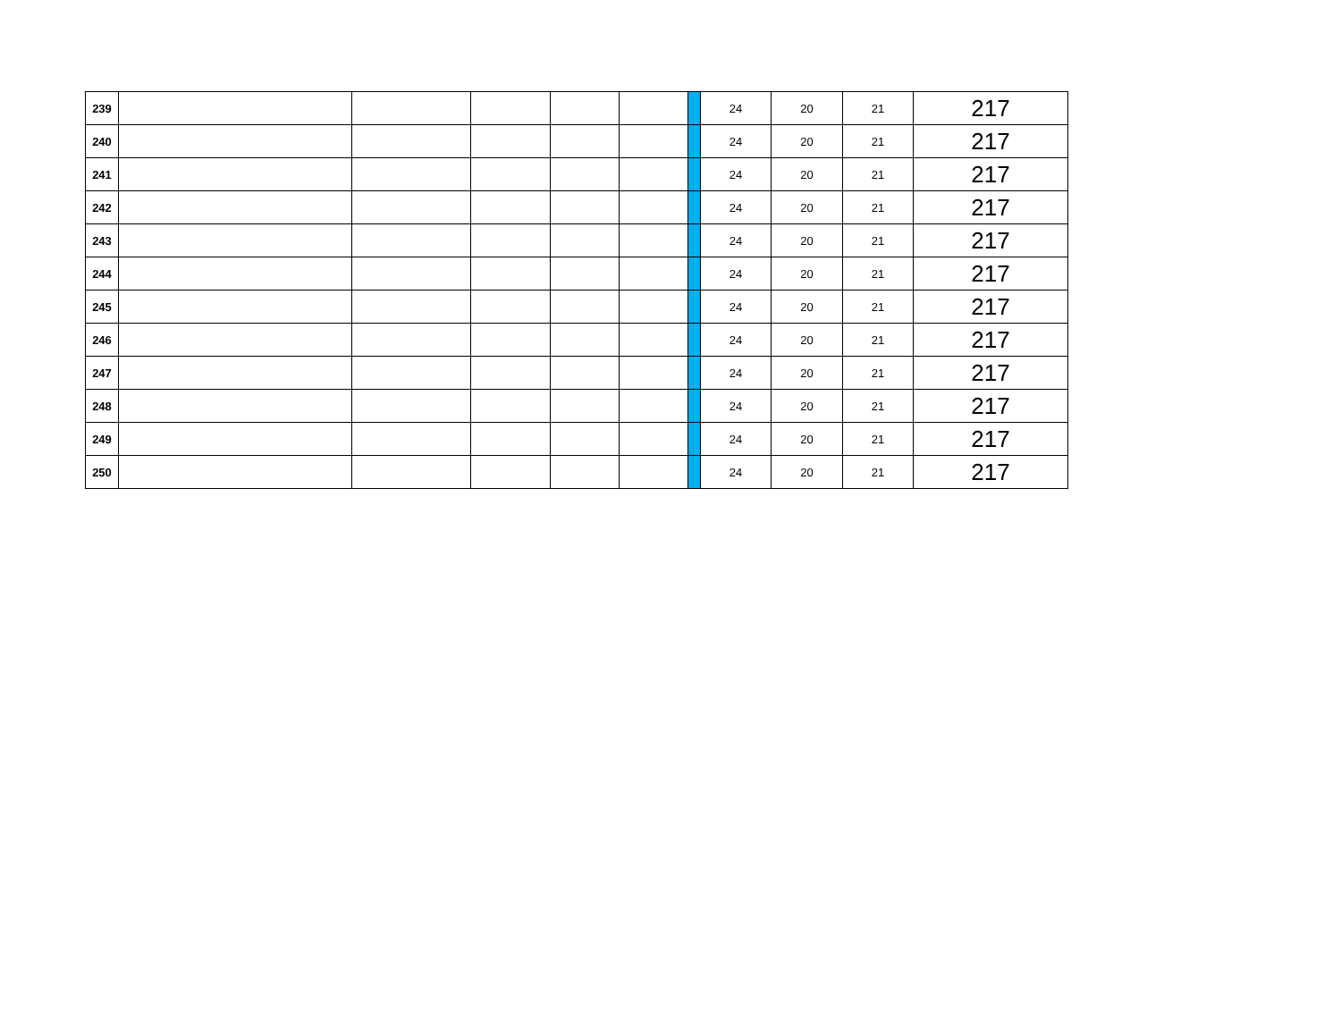| 239 | | | | | | | 24 | 20 | 21 | 217 |
| 240 | | | | | | | 24 | 20 | 21 | 217 |
| 241 | | | | | | | 24 | 20 | 21 | 217 |
| 242 | | | | | | | 24 | 20 | 21 | 217 |
| 243 | | | | | | | 24 | 20 | 21 | 217 |
| 244 | | | | | | | 24 | 20 | 21 | 217 |
| 245 | | | | | | | 24 | 20 | 21 | 217 |
| 246 | | | | | | | 24 | 20 | 21 | 217 |
| 247 | | | | | | | 24 | 20 | 21 | 217 |
| 248 | | | | | | | 24 | 20 | 21 | 217 |
| 249 | | | | | | | 24 | 20 | 21 | 217 |
| 250 | | | | | | | 24 | 20 | 21 | 217 |